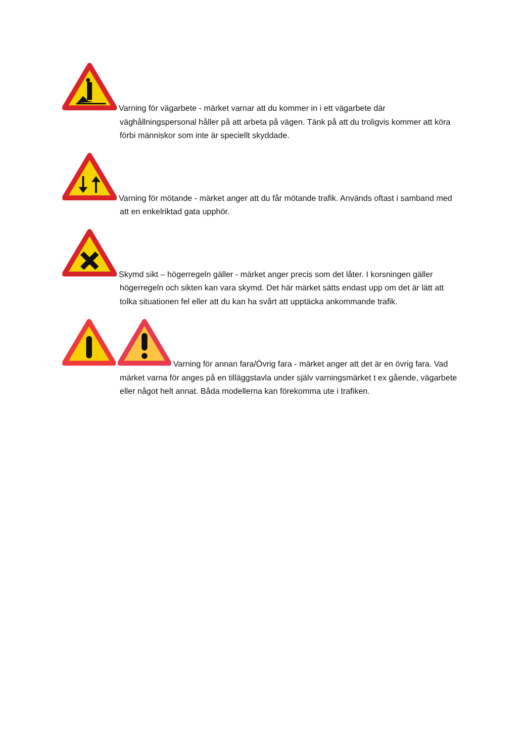Varning för vägarbete - märket varnar att du kommer in i ett vägarbete där väghållningspersonal håller på att arbeta på vägen. Tänk på att du troligvis kommer att köra förbi människor som inte är speciellt skyddade.
Varning för mötande - märket anger att du får mötande trafik. Används oftast i samband med att en enkelriktad gata upphör.
Skymd sikt – högerregeln gäller - märket anger precis som det låter. I korsningen gäller högerregeln och sikten kan vara skymd. Det här märket sätts endast upp om det är lätt att tolka situationen fel eller att du kan ha svårt att upptäcka ankommande trafik.
Varning för annan fara/Övrig fara - märket anger att det är en övrig fara. Vad märket varna för anges på en tilläggstavla under själv varningsmärket t ex gående, vägarbete eller något helt annat. Båda modellerna kan förekomma ute i trafiken.